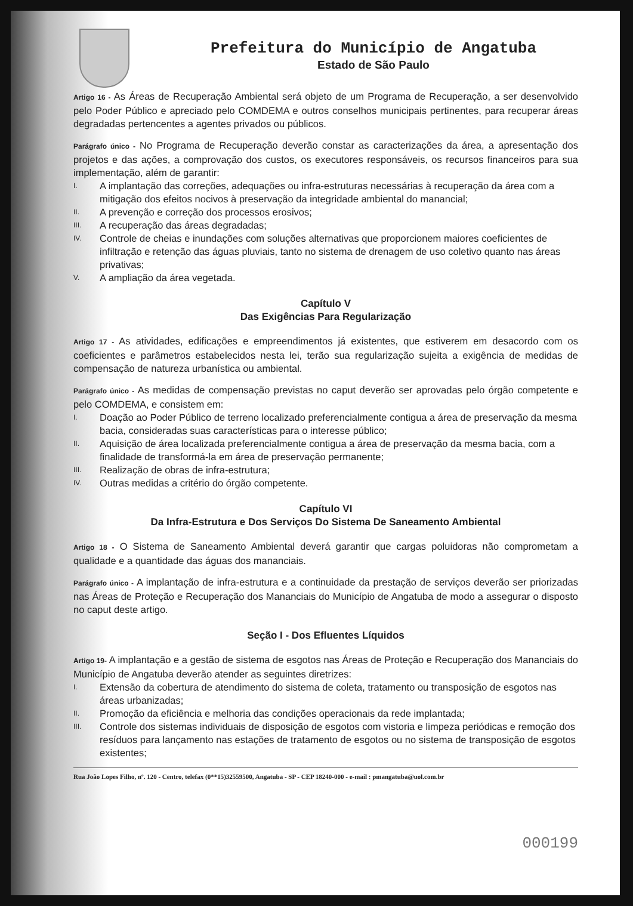Prefeitura do Município de Angatuba
Estado de São Paulo
Artigo 16 - As Áreas de Recuperação Ambiental será objeto de um Programa de Recuperação, a ser desenvolvido pelo Poder Público e apreciado pelo COMDEMA e outros conselhos municipais pertinentes, para recuperar áreas degradadas pertencentes a agentes privados ou públicos.
Parágrafo único - No Programa de Recuperação deverão constar as caracterizações da área, a apresentação dos projetos e das ações, a comprovação dos custos, os executores responsáveis, os recursos financeiros para sua implementação, além de garantir:
I.
A implantação das correções, adequações ou infra-estruturas necessárias à recuperação da área com a mitigação dos efeitos nocivos à preservação da integridade ambiental do manancial;
II.
A prevenção e correção dos processos erosivos;
III.
A recuperação das áreas degradadas;
IV.
Controle de cheias e inundações com soluções alternativas que proporcionem maiores coeficientes de infiltração e retenção das águas pluviais, tanto no sistema de drenagem de uso coletivo quanto nas áreas privativas;
V.
A ampliação da área vegetada.
Capítulo V
Das Exigências Para Regularização
Artigo 17 - As atividades, edificações e empreendimentos já existentes, que estiverem em desacordo com os coeficientes e parâmetros estabelecidos nesta lei, terão sua regularização sujeita a exigência de medidas de compensação de natureza urbanística ou ambiental.
Parágrafo único - As medidas de compensação previstas no caput deverão ser aprovadas pelo órgão competente e pelo COMDEMA, e consistem em:
I.
Doação ao Poder Público de terreno localizado preferencialmente contigua a área de preservação da mesma bacia, consideradas suas características para o interesse público;
II.
Aquisição de área localizada preferencialmente contigua a área de preservação da mesma bacia, com a finalidade de transformá-la em área de preservação permanente;
III.
Realização de obras de infra-estrutura;
IV.
Outras medidas a critério do órgão competente.
Capítulo VI
Da Infra-Estrutura e Dos Serviços Do Sistema De Saneamento Ambiental
Artigo 18 - O Sistema de Saneamento Ambiental deverá garantir que cargas poluidoras não comprometam a qualidade e a quantidade das águas dos mananciais.
Parágrafo único - A implantação de infra-estrutura e a continuidade da prestação de serviços deverão ser priorizadas nas Áreas de Proteção e Recuperação dos Mananciais do Município de Angatuba de modo a assegurar o disposto no caput deste artigo.
Seção I - Dos Efluentes Líquidos
Artigo 19- A implantação e a gestão de sistema de esgotos nas Áreas de Proteção e Recuperação dos Mananciais do Município de Angatuba deverão atender as seguintes diretrizes:
I.
Extensão da cobertura de atendimento do sistema de coleta, tratamento ou transposição de esgotos nas áreas urbanizadas;
II.
Promoção da eficiência e melhoria das condições operacionais da rede implantada;
III.
Controle dos sistemas individuais de disposição de esgotos com vistoria e limpeza periódicas e remoção dos resíduos para lançamento nas estações de tratamento de esgotos ou no sistema de transposição de esgotos existentes;
Rua João Lopes Filho, nº. 120 - Centro, telefax (0**15)32559500, Angatuba - SP - CEP 18240-000 - e-mail : pmangatuba@uol.com.br
000199